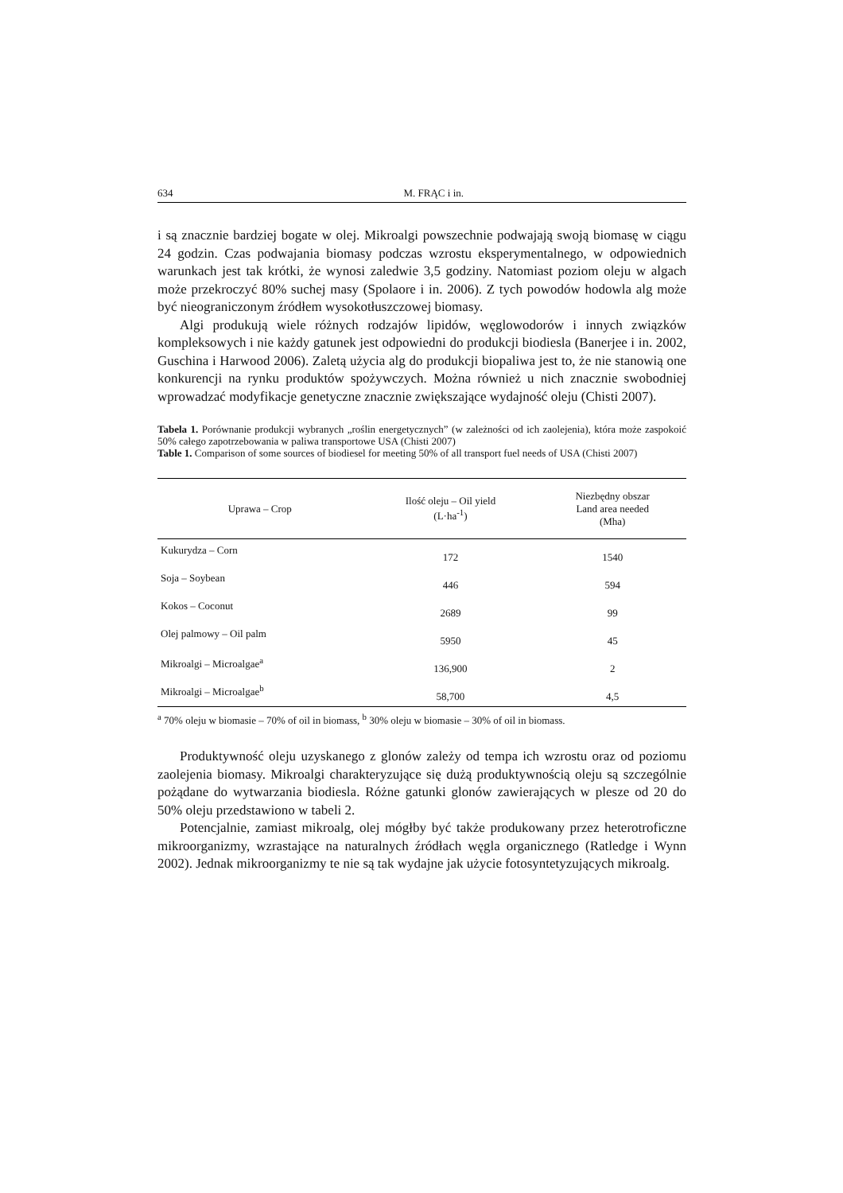634 M. FRĄC i in.
i są znacznie bardziej bogate w olej. Mikroalgi powszechnie podwajają swoją biomasę w ciągu 24 godzin. Czas podwajania biomasy podczas wzrostu eksperymentalnego, w odpowiednich warunkach jest tak krótki, że wynosi zaledwie 3,5 godziny. Natomiast poziom oleju w algach może przekroczyć 80% suchej masy (Spolaore i in. 2006). Z tych powodów hodowla alg może być nieograniczonym źródłem wysokotłuszczowej biomasy.
Algi produkują wiele różnych rodzajów lipidów, węglowodorów i innych związków kompleksowych i nie każdy gatunek jest odpowiedni do produkcji biodiesla (Banerjee i in. 2002, Guschina i Harwood 2006). Zaletą użycia alg do produkcji biopaliwa jest to, że nie stanowią one konkurencji na rynku produktów spożywczych. Można również u nich znacznie swobodniej wprowadzać modyfikacje genetyczne znacznie zwiększające wydajność oleju (Chisti 2007).
Tabela 1. Porównanie produkcji wybranych „roślin energetycznych” (w zależności od ich zaolejenia), która może zaspokoić 50% całego zapotrzebowania w paliwa transportowe USA (Chisti 2007)
Table 1. Comparison of some sources of biodiesel for meeting 50% of all transport fuel needs of USA (Chisti 2007)
| Uprawa – Crop | Ilość oleju – Oil yield (L·ha<sup>-1</sup>) | Niezbędny obszar Land area needed (Mha) |
| --- | --- | --- |
| Kukurydza – Corn | 172 | 1540 |
| Soja – Soybean | 446 | 594 |
| Kokos – Coconut | 2689 | 99 |
| Olej palmowy – Oil palm | 5950 | 45 |
| Mikroalgi – Microalgae<sup>a</sup> | 136,900 | 2 |
| Mikroalgi – Microalgae<sup>b</sup> | 58,700 | 4,5 |
<sup>a</sup> 70% oleju w biomasie – 70% of oil in biomass, <sup>b</sup> 30% oleju w biomasie – 30% of oil in biomass.
Produktywność oleju uzyskanego z glonów zależy od tempa ich wzrostu oraz od poziomu zaolejenia biomasy. Mikroalgi charakteryzujące się dużą produktywnością oleju są szczególnie pożądane do wytwarzania biodiesla. Różne gatunki glonów zawierających w plesze od 20 do 50% oleju przedstawiono w tabeli 2.
Potencjalnie, zamiast mikroalg, olej mógłby być także produkowany przez heterotroficzne mikroorganizmy, wzrastające na naturalnych źródłach węgla organicznego (Ratledge i Wynn 2002). Jednak mikroorganizmy te nie są tak wydajne jak użycie fotosyntetyzujących mikroalg.